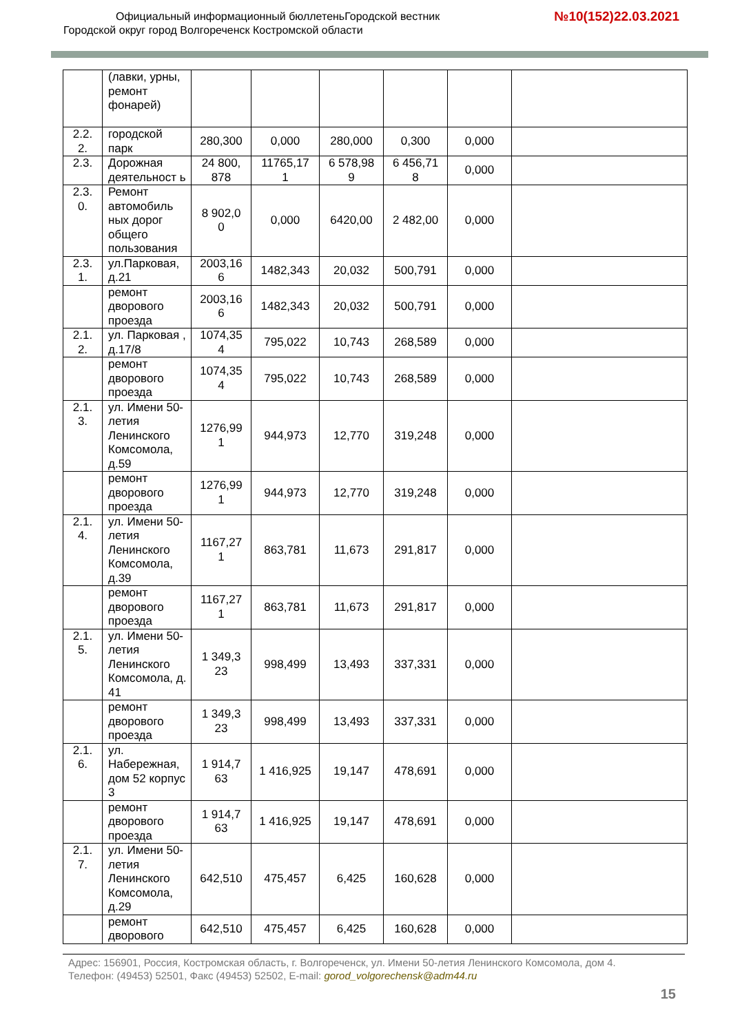Официальный информационный бюллетеньГородской вестник
Городской округ город Волгореченск Костромской области
№10(152)22.03.2021
| | (лавки, урны, ремонт фонарей) | | | | | | |
| 2.2. 2. | городской парк | 280,300 | 0,000 | 280,000 | 0,300 | 0,000 | |
| 2.3. | Дорожная деятельност ь | 24 800, 878 | 11765,17 1 | 6 578,98 9 | 6 456,71 8 | 0,000 | |
| 2.3. 0. | Ремонт автомобиль ных дорог общего пользования | 8 902,0 0 | 0,000 | 6420,00 | 2 482,00 | 0,000 | |
| 2.3. 1. | ул.Парковая, д.21 | 2003,16 6 | 1482,343 | 20,032 | 500,791 | 0,000 | |
| | ремонт дворового проезда | 2003,16 6 | 1482,343 | 20,032 | 500,791 | 0,000 | |
| 2.1. 2. | ул. Парковая , д.17/8 | 1074,35 4 | 795,022 | 10,743 | 268,589 | 0,000 | |
| | ремонт дворового проезда | 1074,35 4 | 795,022 | 10,743 | 268,589 | 0,000 | |
| 2.1. 3. | ул. Имени 50-летия Ленинского Комсомола, д.59 | 1276,99 1 | 944,973 | 12,770 | 319,248 | 0,000 | |
| | ремонт дворового проезда | 1276,99 1 | 944,973 | 12,770 | 319,248 | 0,000 | |
| 2.1. 4. | ул. Имени 50-летия Ленинского Комсомола, д.39 | 1167,27 1 | 863,781 | 11,673 | 291,817 | 0,000 | |
| | ремонт дворового проезда | 1167,27 1 | 863,781 | 11,673 | 291,817 | 0,000 | |
| 2.1. 5. | ул. Имени 50-летия Ленинского Комсомола, д. 41 | 1 349,3 23 | 998,499 | 13,493 | 337,331 | 0,000 | |
| | ремонт дворового проезда | 1 349,3 23 | 998,499 | 13,493 | 337,331 | 0,000 | |
| 2.1. 6. | ул. Набережная, дом 52 корпус 3 | 1 914,7 63 | 1 416,925 | 19,147 | 478,691 | 0,000 | |
| | ремонт дворового проезда | 1 914,7 63 | 1 416,925 | 19,147 | 478,691 | 0,000 | |
| 2.1. 7. | ул. Имени 50-летия Ленинского Комсомола, д.29 | 642,510 | 475,457 | 6,425 | 160,628 | 0,000 | |
| | ремонт дворового | 642,510 | 475,457 | 6,425 | 160,628 | 0,000 | |
Адрес: 156901, Россия, Костромская область, г. Волгореченск, ул. Имени 50-летия Ленинского Комсомола, дом 4.
Телефон: (49453) 52501, Факс (49453) 52502, E-mail: gorod_volgorechensk@adm44.ru
15